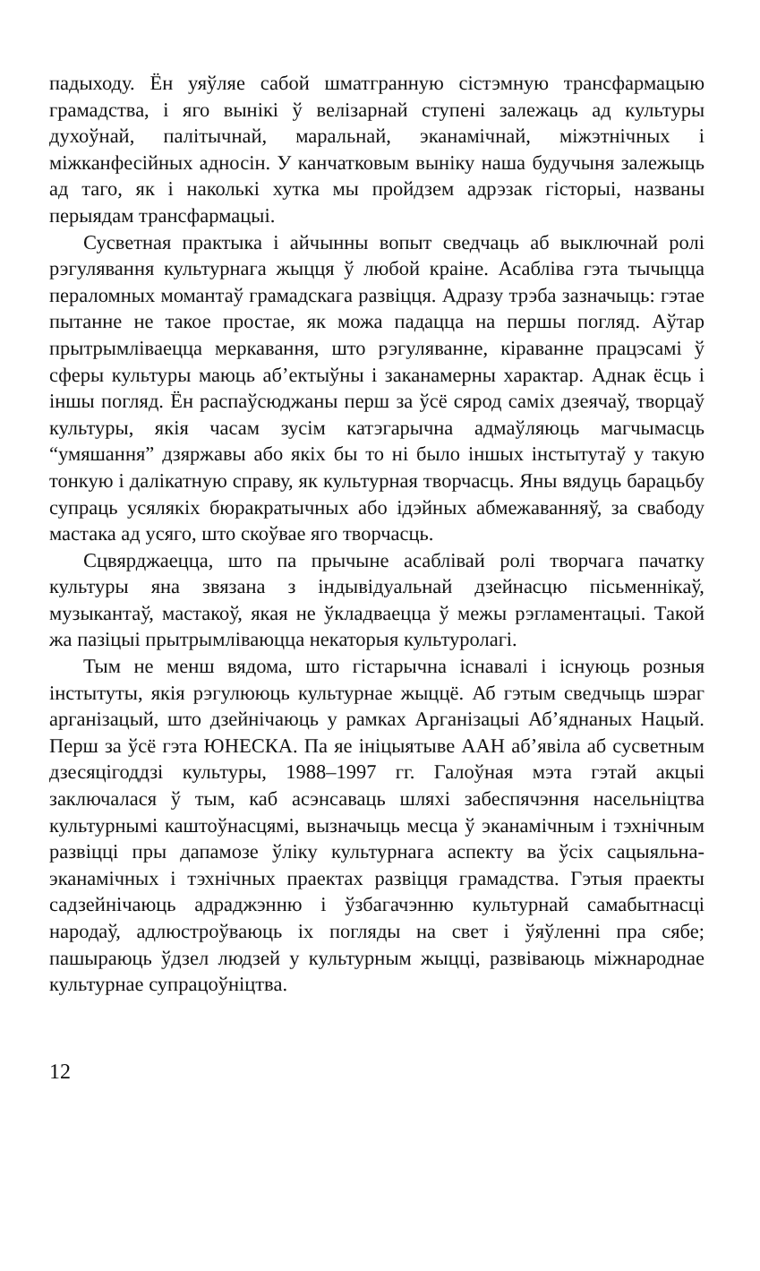падыходу. Ён уяўляе сабой шматгранную сістэмную трансфармацыю грамадства, і яго вынікі ў велізарнай ступені залежаць ад культуры духоўнай, палітычнай, маральнай, эканамічнай, міжэтнічных і міжканфесійных адносін. У канчатковым выніку наша будучыня залежыць ад таго, як і наколькі хутка мы пройдзем адрэзак гісторыі, названы перыядам трансфармацыі.
Сусветная практыка і айчынны вопыт сведчаць аб выключнай ролі рэгулявання культурнага жыцця ў любой краіне. Асабліва гэта тычыцца пераломных момантаў грамадскага развіцця. Адразу трэба зазначыць: гэтае пытанне не такое простае, як можа падацца на першы погляд. Аўтар прытрымліваецца меркавання, што рэгуляванне, кіраванне працэсамі ў сферы культуры маюць аб’ектыўны і заканамерны характар. Аднак ёсць і іншы погляд. Ён распаўсюджаны перш за ўсё сярод саміх дзеячаў, творцаў культуры, якія часам зусім катэгарычна адмаўляюць магчымасць “умяшання” дзяржавы або якіх бы то ні было іншых інстытутаў у такую тонкую і далікатную справу, як культурная творчасць. Яны вядуць барацьбу супраць усялякіх бюракратычных або ідэйных абмежаванняў, за свабоду мастака ад усяго, што скоўвае яго творчасць.
Сцвярджаецца, што па прычыне асаблівай ролі творчага пачатку культуры яна звязана з індывідуальнай дзейнасцю пісьменнікаў, музыкантаў, мастакоў, якая не ўкладваецца ў межы рэгламентацыі. Такой жа пазіцыі прытрымліваюцца некаторыя культуролагі.
Тым не менш вядома, што гістарычна існавалі і існуюць розныя інстытуты, якія рэгулююць культурнае жыццё. Аб гэтым сведчыць шэраг арганізацый, што дзейнічаюць у рамках Арганізацыі Аб’яднаных Нацый. Перш за ўсё гэта ЮНЕСКА. Па яе ініцыятыве ААН аб’явіла аб сусветным дзесяцігоддзі культуры, 1988–1997 гг. Галоўная мэта гэтай акцыі заключалася ў тым, каб асэнсаваць шляхі забеспячэння насельніцтва культурнымі каштоўнасцямі, вызначыць месца ў эканамічным і тэхнічным развіцці пры дапамозе ўліку культурнага аспекту ва ўсіх сацыяльна-эканамічных і тэхнічных праектах развіцця грамадства. Гэтыя праекты садзейнічаюць адраджэнню і ўзбагачэнню культурнай самабытнасці народаў, адлюстроўваюць іх погляды на свет і ўяўленні пра сябе; пашыраюць ўдзел людзей у культурным жыцці, развіваюць міжнароднае культурнае супрацоўніцтва.
12